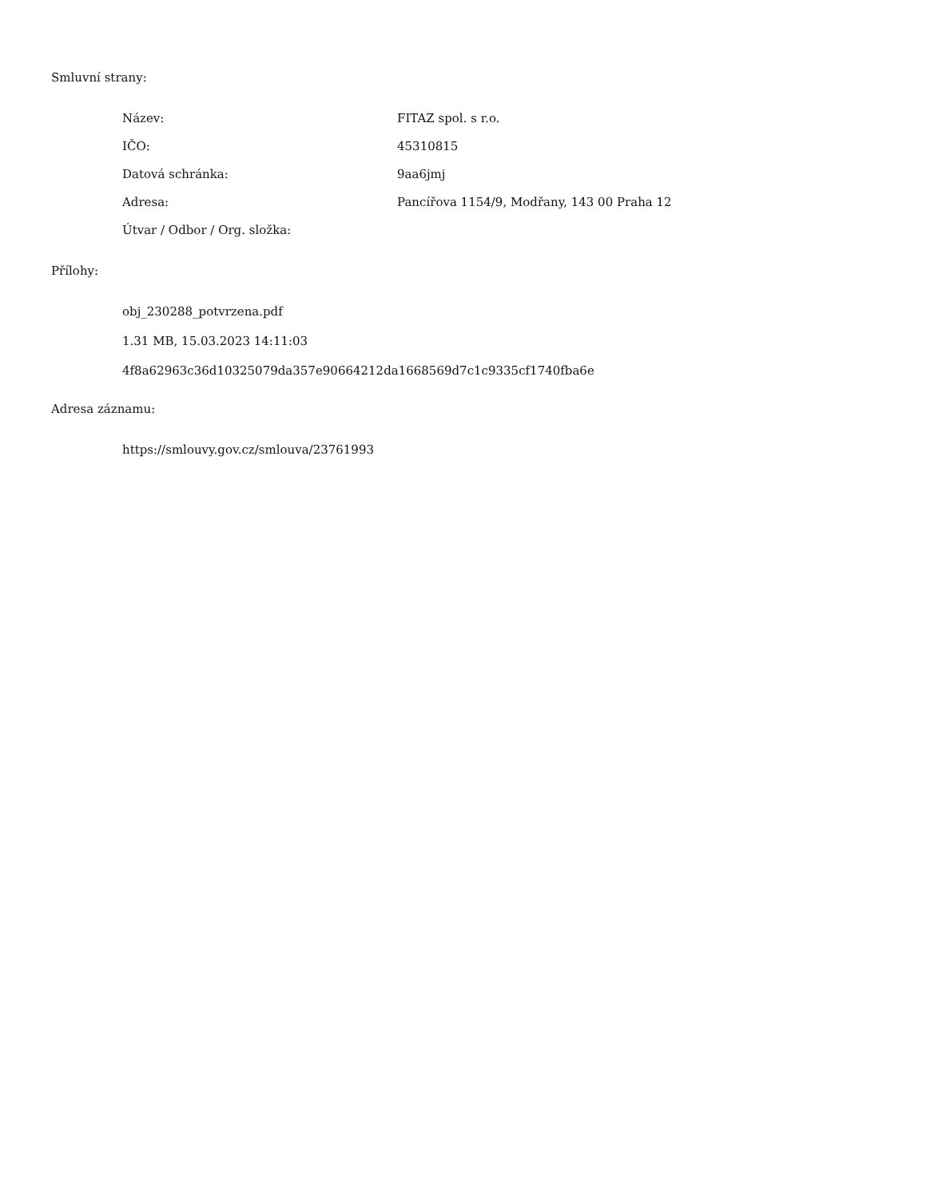Smluvní strany:
| Název: | FITAZ spol. s r.o. |
| IČO: | 45310815 |
| Datová schránka: | 9aa6jmj |
| Adresa: | Pancířova 1154/9, Modřany, 143 00 Praha 12 |
| Útvar / Odbor / Org. složka: | |
Přílohy:
obj_230288_potvrzena.pdf
1.31 MB, 15.03.2023 14:11:03
4f8a62963c36d10325079da357e90664212da1668569d7c1c9335cf1740fba6e
Adresa záznamu:
https://smlouvy.gov.cz/smlouva/23761993